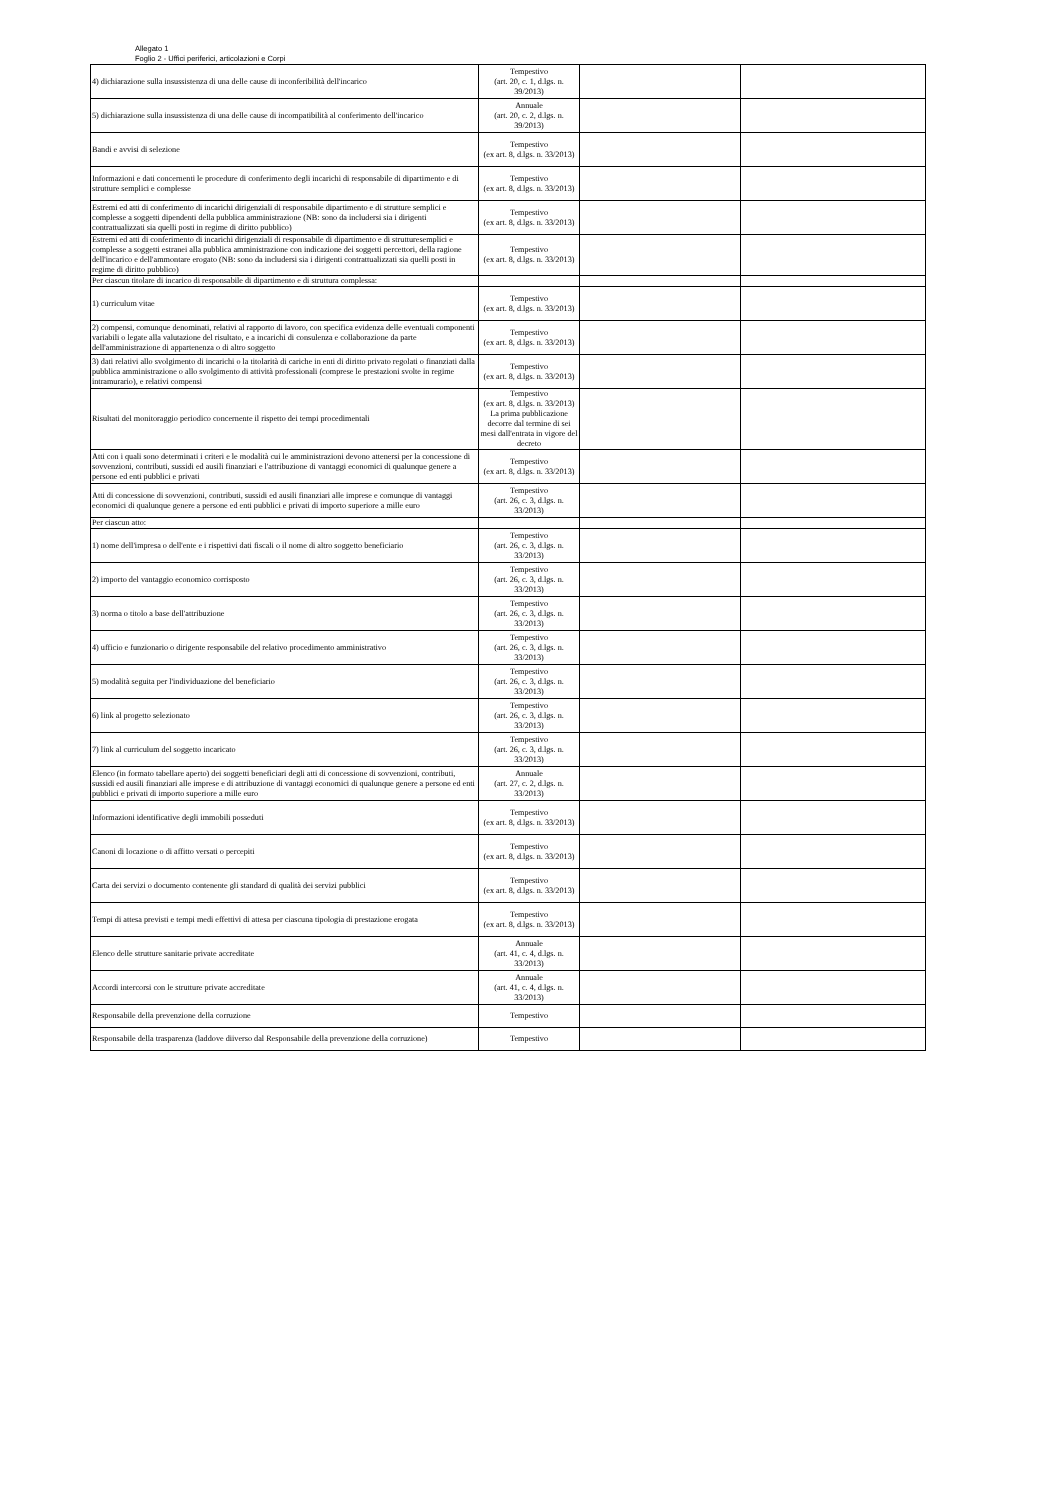Allegato 1
Foglio 2 - Uffici periferici, articolazioni e Corpi
| 4) dichiarazione sulla insussistenza di una delle cause di inconferibilità dell'incarico | Tempestivo (art. 20, c. 1, d.lgs. n. 39/2013) | | |
| 5) dichiarazione sulla insussistenza di una delle cause di incompatibilità al conferimento dell'incarico | Annuale (art. 20, c. 2, d.lgs. n. 39/2013) | | |
| Bandi e avvisi di selezione | Tempestivo (ex art. 8, d.lgs. n. 33/2013) | | |
| Informazioni e dati concernenti le procedure di conferimento degli incarichi di responsabile di dipartimento e di strutture semplici e complesse | Tempestivo (ex art. 8, d.lgs. n. 33/2013) | | |
| Estremi ed atti di conferimento di incarichi dirigenziali di responsabile dipartimento e di strutture semplici e complesse a soggetti dipendenti della pubblica amministrazione (NB: sono da includersi sia i dirigenti contrattualizzati sia quelli posti in regime di diritto pubblico) | Tempestivo (ex art. 8, d.lgs. n. 33/2013) | | |
| Estremi ed atti di conferimento di incarichi dirigenziali di responsabile di dipartimento e di strutturesemplici e complesse a soggetti estranei alla pubblica amministrazione con indicazione dei soggetti percettori, della ragione dell'incarico e dell'ammontare erogato (NB: sono da includersi sia i dirigenti contrattualizzati sia quelli posti in regime di diritto pubblico) | Tempestivo (ex art. 8, d.lgs. n. 33/2013) | | |
| Per ciascun titolare di incarico di responsabile di dipartimento e di struttura complessa: | | | |
| 1) curriculum vitae | Tempestivo (ex art. 8, d.lgs. n. 33/2013) | | |
| 2) compensi, comunque denominati, relativi al rapporto di lavoro, con specifica evidenza delle eventuali componenti variabili o legate alla valutazione del risultato, e a incarichi di consulenza e collaborazione da parte dell'amministrazione di appartenenza o di altro soggetto | Tempestivo (ex art. 8, d.lgs. n. 33/2013) | | |
| 3) dati relativi allo svolgimento di incarichi o la titolarità di cariche in enti di diritto privato regolati o finanziati dalla pubblica amministrazione o allo svolgimento di attività professionali (comprese le prestazioni svolte in regime intramurario), e relativi compensi | Tempestivo (ex art. 8, d.lgs. n. 33/2013) | | |
| Risultati del monitoraggio periodico concernente il rispetto dei tempi procedimentali | Tempestivo (ex art. 8, d.lgs. n. 33/2013) La prima pubblicazione decorre dal termine di sei mesi dall'entrata in vigore del decreto | | |
| Atti con i quali sono determinati i criteri e le modalità cui le amministrazioni devono attenersi per la concessione di sovvenzioni, contributi, sussidi ed ausili finanziari e l'attribuzione di vantaggi economici di qualunque genere a persone ed enti pubblici e privati | Tempestivo (ex art. 8, d.lgs. n. 33/2013) | | |
| Atti di concessione di sovvenzioni, contributi, sussidi ed ausili finanziari alle imprese e comunque di vantaggi economici di qualunque genere a persone ed enti pubblici e privati di importo superiore a mille euro | Tempestivo (art. 26, c. 3, d.lgs. n. 33/2013) | | |
| Per ciascun atto: | | | |
| 1) nome dell'impresa o dell'ente e i rispettivi dati fiscali o il nome di altro soggetto beneficiario | Tempestivo (art. 26, c. 3, d.lgs. n. 33/2013) | | |
| 2) importo del vantaggio economico corrisposto | Tempestivo (art. 26, c. 3, d.lgs. n. 33/2013) | | |
| 3) norma o titolo a base dell'attribuzione | Tempestivo (art. 26, c. 3, d.lgs. n. 33/2013) | | |
| 4) ufficio e funzionario o dirigente responsabile del relativo procedimento amministrativo | Tempestivo (art. 26, c. 3, d.lgs. n. 33/2013) | | |
| 5) modalità seguita per l'individuazione del beneficiario | Tempestivo (art. 26, c. 3, d.lgs. n. 33/2013) | | |
| 6) link al progetto selezionato | Tempestivo (art. 26, c. 3, d.lgs. n. 33/2013) | | |
| 7) link al curriculum del soggetto incaricato | Tempestivo (art. 26, c. 3, d.lgs. n. 33/2013) | | |
| Elenco (in formato tabellare aperto) dei soggetti beneficiari degli atti di concessione di sovvenzioni, contributi, sussidi ed ausili finanziari alle imprese e di attribuzione di vantaggi economici di qualunque genere a persone ed enti pubblici e privati di importo superiore a mille euro | Annuale (art. 27, c. 2, d.lgs. n. 33/2013) | | |
| Informazioni identificative degli immobili posseduti | Tempestivo (ex art. 8, d.lgs. n. 33/2013) | | |
| Canoni di locazione o di affitto versati o percepiti | Tempestivo (ex art. 8, d.lgs. n. 33/2013) | | |
| Carta dei servizi o documento contenente gli standard di qualità dei servizi pubblici | Tempestivo (ex art. 8, d.lgs. n. 33/2013) | | |
| Tempi di attesa previsti e tempi medi effettivi di attesa per ciascuna tipologia di prestazione erogata | Tempestivo (ex art. 8, d.lgs. n. 33/2013) | | |
| Elenco delle strutture sanitarie private accreditate | Annuale (art. 41, c. 4, d.lgs. n. 33/2013) | | |
| Accordi intercorsi con le strutture private accreditate | Annuale (art. 41, c. 4, d.lgs. n. 33/2013) | | |
| Responsabile della prevenzione della corruzione | Tempestivo | | |
| Responsabile della trasparenza (laddove diiverso dal Responsabile della prevenzione della corruzione) | Tempestivo | | |